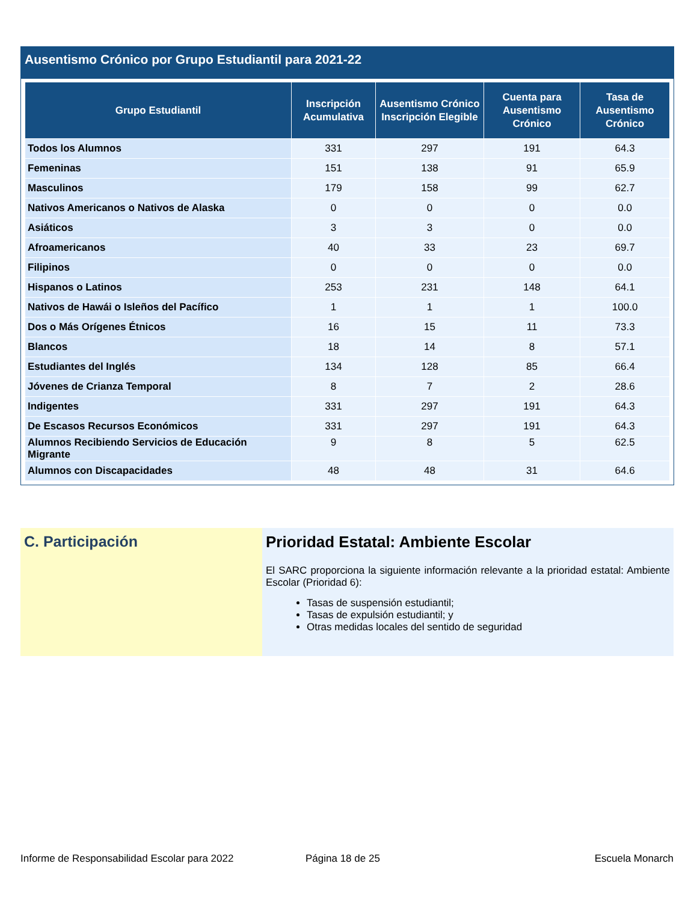Ausentismo Crónico por Grupo Estudiantil para 2021-22
| Grupo Estudiantil | Inscripción Acumulativa | Ausentismo Crónico Inscripción Elegible | Cuenta para Ausentismo Crónico | Tasa de Ausentismo Crónico |
| --- | --- | --- | --- | --- |
| Todos los Alumnos | 331 | 297 | 191 | 64.3 |
| Femeninas | 151 | 138 | 91 | 65.9 |
| Masculinos | 179 | 158 | 99 | 62.7 |
| Nativos Americanos o Nativos de Alaska | 0 | 0 | 0 | 0.0 |
| Asiáticos | 3 | 3 | 0 | 0.0 |
| Afroamericanos | 40 | 33 | 23 | 69.7 |
| Filipinos | 0 | 0 | 0 | 0.0 |
| Hispanos o Latinos | 253 | 231 | 148 | 64.1 |
| Nativos de Hawái o Isleños del Pacífico | 1 | 1 | 1 | 100.0 |
| Dos o Más Orígenes Étnicos | 16 | 15 | 11 | 73.3 |
| Blancos | 18 | 14 | 8 | 57.1 |
| Estudiantes del Inglés | 134 | 128 | 85 | 66.4 |
| Jóvenes de Crianza Temporal | 8 | 7 | 2 | 28.6 |
| Indigentes | 331 | 297 | 191 | 64.3 |
| De Escasos Recursos Económicos | 331 | 297 | 191 | 64.3 |
| Alumnos Recibiendo Servicios de Educación Migrante | 9 | 8 | 5 | 62.5 |
| Alumnos con Discapacidades | 48 | 48 | 31 | 64.6 |
C. Participación Prioridad Estatal: Ambiente Escolar
El SARC proporciona la siguiente información relevante a la prioridad estatal: Ambiente Escolar (Prioridad 6):
Tasas de suspensión estudiantil;
Tasas de expulsión estudiantil; y
Otras medidas locales del sentido de seguridad
Informe de Responsabilidad Escolar para 2022 Página 18 de 25 Escuela Monarch